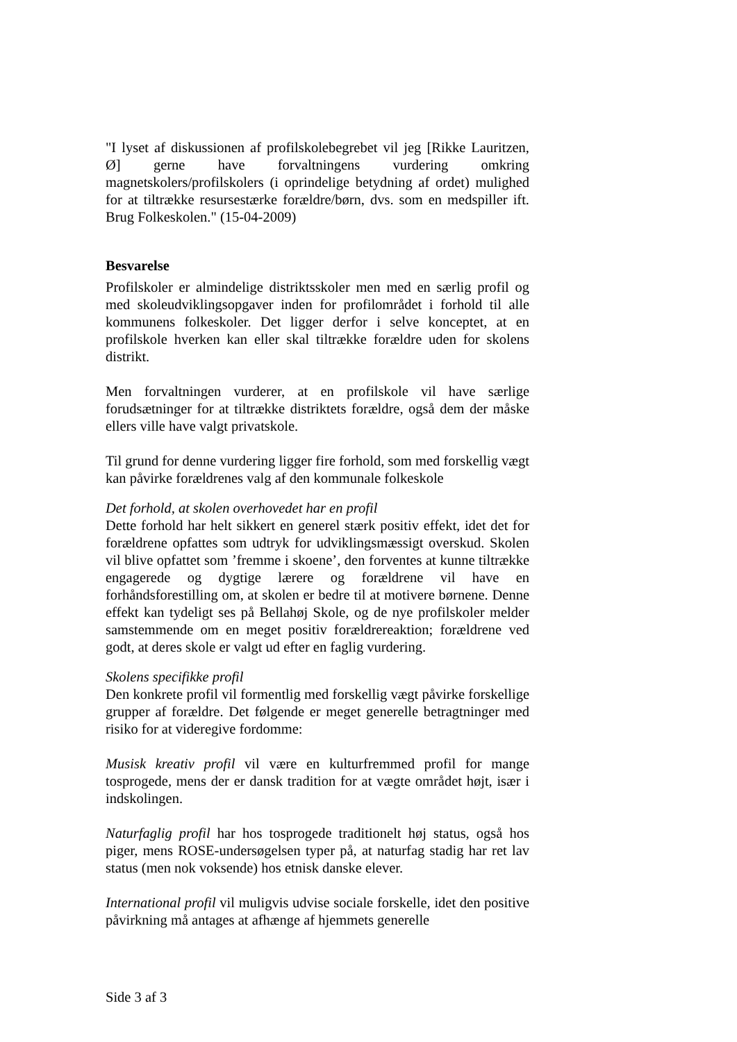"I lyset af diskussionen af profilskolebegrebet vil jeg [Rikke Lauritzen, Ø] gerne have forvaltningens vurdering omkring magnetskolers/profilskolers (i oprindelige betydning af ordet) mulighed for at tiltrække resursestærke forældre/børn, dvs. som en medspiller ift. Brug Folkeskolen." (15-04-2009)
Besvarelse
Profilskoler er almindelige distriktsskoler men med en særlig profil og med skoleudviklingsopgaver inden for profilområdet i forhold til alle kommunens folkeskoler. Det ligger derfor i selve konceptet, at en profilskole hverken kan eller skal tiltrække forældre uden for skolens distrikt.
Men forvaltningen vurderer, at en profilskole vil have særlige forudsætninger for at tiltrække distriktets forældre, også dem der måske ellers ville have valgt privatskole.
Til grund for denne vurdering ligger fire forhold, som med forskellig vægt kan påvirke forældrenes valg af den kommunale folkeskole
Det forhold, at skolen overhovedet har en profil
Dette forhold har helt sikkert en generel stærk positiv effekt, idet det for forældrene opfattes som udtryk for udviklingsmæssigt overskud. Skolen vil blive opfattet som ’fremme i skoene’, den forventes at kunne tiltrække engagerede og dygtige lærere og forældrene vil have en forhåndsforestilling om, at skolen er bedre til at motivere børnene. Denne effekt kan tydeligt ses på Bellahøj Skole, og de nye profilskoler melder samstemmende om en meget positiv forældrereaktion; forældrene ved godt, at deres skole er valgt ud efter en faglig vurdering.
Skolens specifikke profil
Den konkrete profil vil formentlig med forskellig vægt påvirke forskellige grupper af forældre. Det følgende er meget generelle betragtninger med risiko for at videregive fordomme:
Musisk kreativ profil vil være en kulturfremmed profil for mange tosprogede, mens der er dansk tradition for at vægte området højt, især i indskolingen.
Naturfaglig profil har hos tosprogede traditionelt høj status, også hos piger, mens ROSE-undersøgelsen typer på, at naturfag stadig har ret lav status (men nok voksende) hos etnisk danske elever.
International profil vil muligvis udvise sociale forskelle, idet den positive påvirkning må antages at afhænge af hjemmets generelle
Side 3 af 3